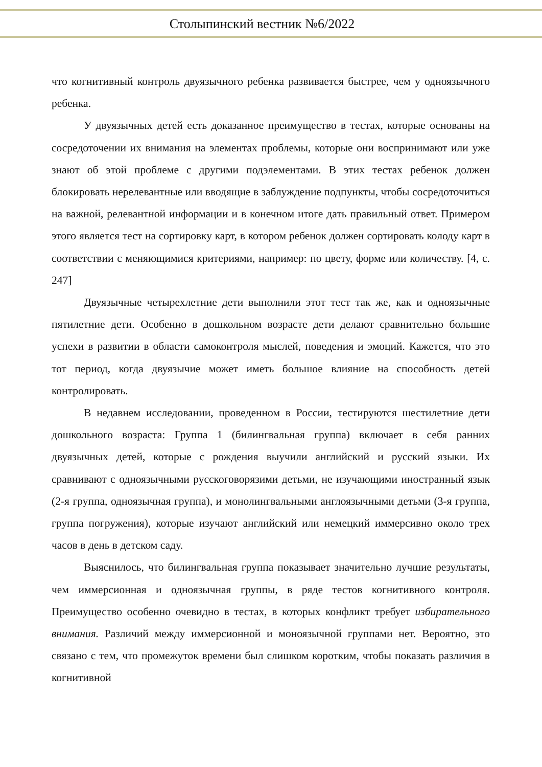Столыпинский вестник №6/2022
что когнитивный контроль двуязычного ребенка развивается быстрее, чем у одноязычного ребенка.
У двуязычных детей есть доказанное преимущество в тестах, которые основаны на сосредоточении их внимания на элементах проблемы, которые они воспринимают или уже знают об этой проблеме с другими подэлементами. В этих тестах ребенок должен блокировать нерелевантные или вводящие в заблуждение подпункты, чтобы сосредоточиться на важной, релевантной информации и в конечном итоге дать правильный ответ. Примером этого является тест на сортировку карт, в котором ребенок должен сортировать колоду карт в соответствии с меняющимися критериями, например: по цвету, форме или количеству. [4, с. 247]
Двуязычные четырехлетние дети выполнили этот тест так же, как и одноязычные пятилетние дети. Особенно в дошкольном возрасте дети делают сравнительно большие успехи в развитии в области самоконтроля мыслей, поведения и эмоций. Кажется, что это тот период, когда двуязычие может иметь большое влияние на способность детей контролировать.
В недавнем исследовании, проведенном в России, тестируются шестилетние дети дошкольного возраста: Группа 1 (билингвальная группа) включает в себя ранних двуязычных детей, которые с рождения выучили английский и русский языки. Их сравнивают с одноязычными русскоговорязими детьми, не изучающими иностранный язык (2-я группа, одноязычная группа), и монолингвальными англоязычными детьми (3-я группа, группа погружения), которые изучают английский или немецкий иммерсивно около трех часов в день в детском саду.
Выяснилось, что билингвальная группа показывает значительно лучшие результаты, чем иммерсионная и одноязычная группы, в ряде тестов когнитивного контроля. Преимущество особенно очевидно в тестах, в которых конфликт требует избирательного внимания. Различий между иммерсионной и моноязычной группами нет. Вероятно, это связано с тем, что промежуток времени был слишком коротким, чтобы показать различия в когнитивной